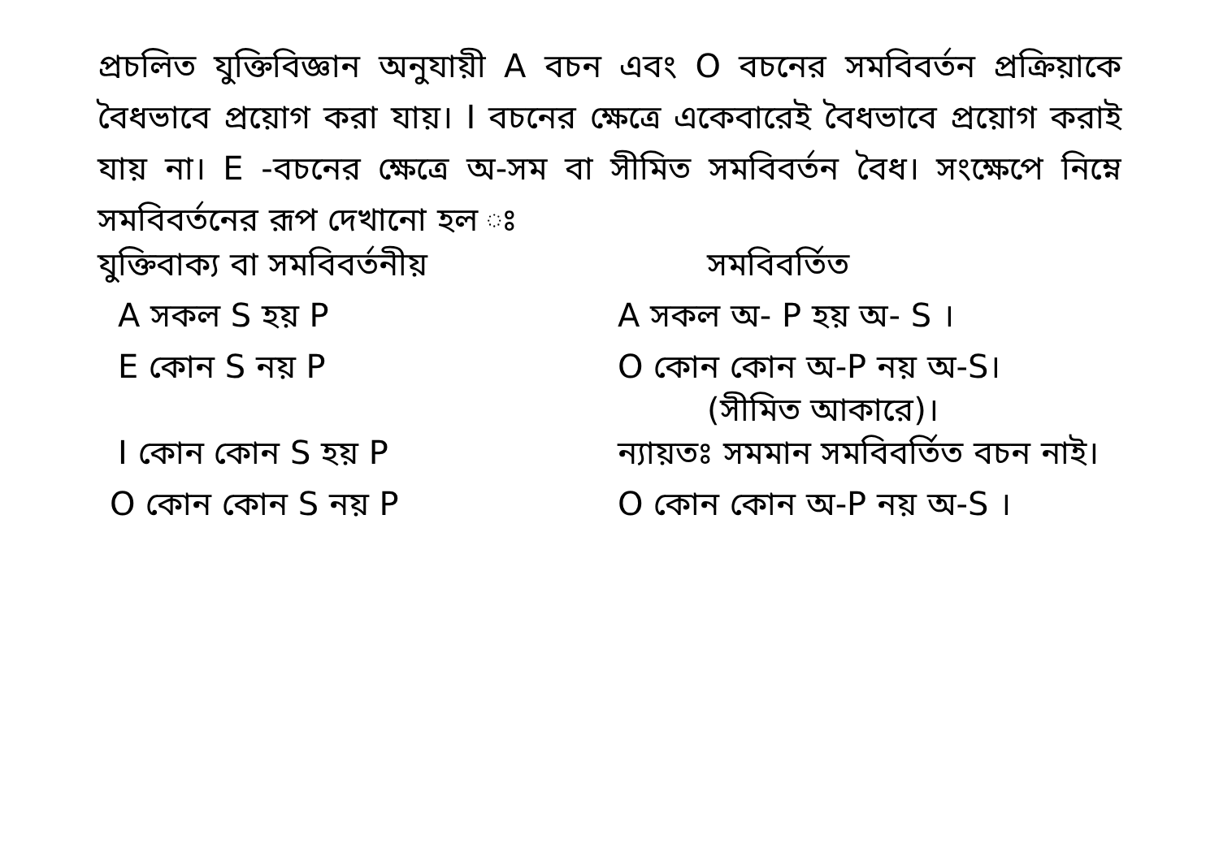প্রচলিত যুক্তিবিজ্ঞান অনুযায়ী A বচন এবং O বচনের সমবিবর্তন প্রক্রিয়াকে বৈধভাবে প্রয়োগ করা যায়। I বচনের ক্ষেত্রে একেবারেই বৈধভাবে প্রয়োগ করাই যায় না। E -বচনের ক্ষেত্রে অ-সম বা সীমিত সমবিবর্তন বৈধ। সংক্ষেপে নিম্নে সমবিবর্তনের রূপ দেখানো হল ঃ
| যুক্তিবাক্য বা সমবিবর্তনীয় | সমবিবর্তিত |
| --- | --- |
| A সকল S হয় P | A সকল অ- P হয় অ- S । |
| E কোন S নয় P | O কোন কোন অ-P নয় অ-S। (সীমিত আকারে)। |
| I কোন কোন S হয় P | ন্যায়তঃ সমমান সমবিবর্তিত বচন নাই। |
| O কোন কোন S নয় P | O কোন কোন অ-P নয় অ-S । |